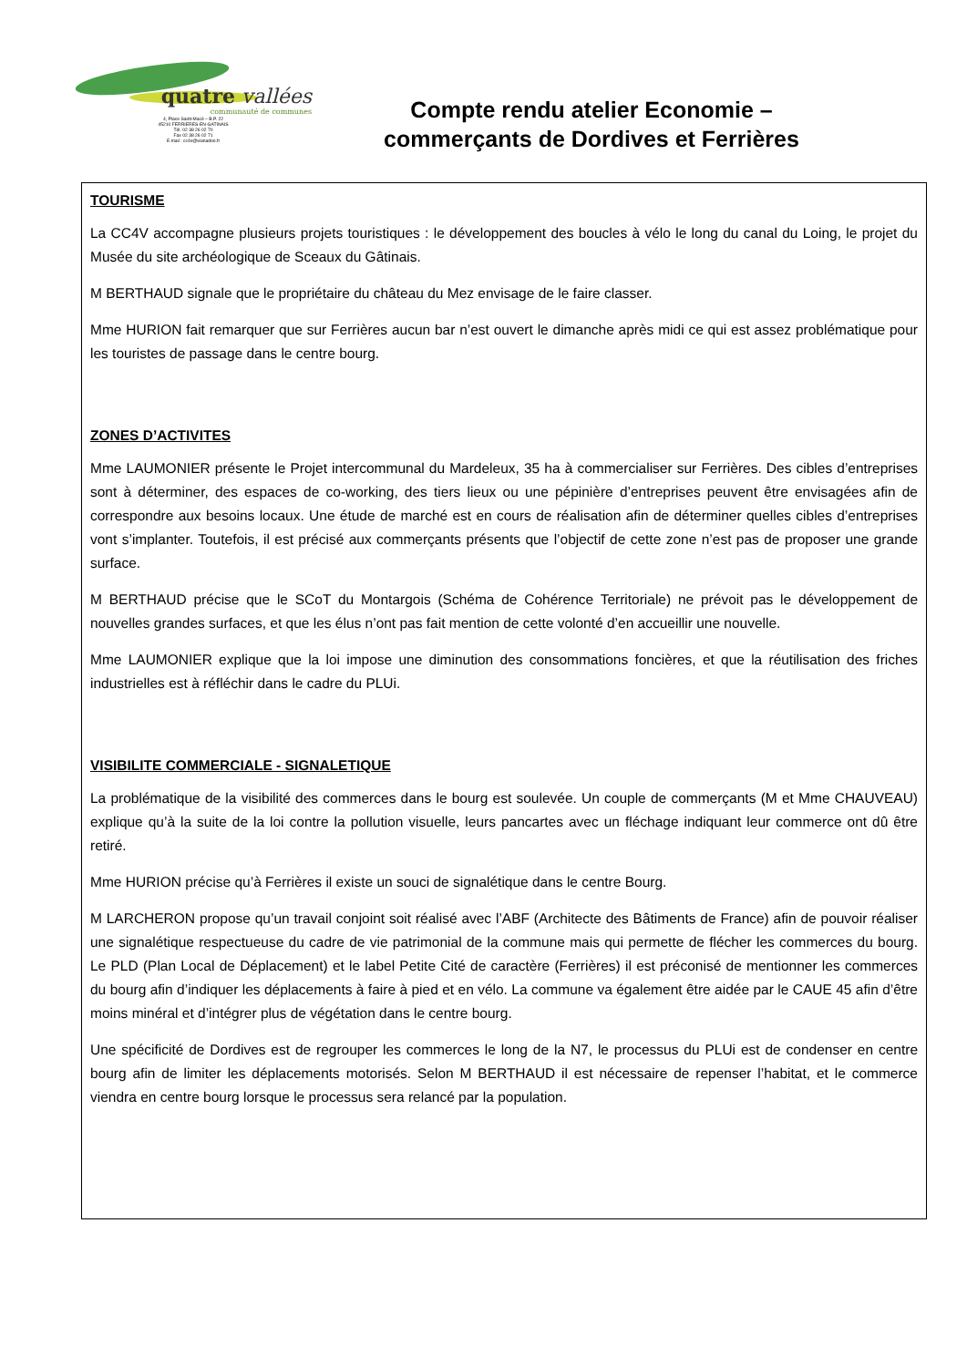quatre vallées
communauté de communes
4, Place Saint-Macé – B.P. 22
45210 FERRIERES-EN-GATINAIS
Tél. 02 38 26 02 70
Fax 02 38 26 02 71
E.mail : cc4v@wanadoo.fr
Compte rendu atelier Economie –
commerçants de Dordives et Ferrières
TOURISME
La CC4V accompagne plusieurs projets touristiques : le développement des boucles à vélo le long du canal du Loing, le projet du Musée du site archéologique de Sceaux du Gâtinais.
M BERTHAUD signale que le propriétaire du château du Mez envisage de le faire classer.
Mme HURION fait remarquer que sur Ferrières aucun bar n’est ouvert le dimanche après midi ce qui est assez problématique pour les touristes de passage dans le centre bourg.
ZONES D’ACTIVITES
Mme LAUMONIER présente le Projet intercommunal du Mardeleux, 35 ha à commercialiser sur Ferrières. Des cibles d’entreprises sont à déterminer, des espaces de co-working, des tiers lieux ou une pépinière d’entreprises peuvent être envisagées afin de correspondre aux besoins locaux. Une étude de marché est en cours de réalisation afin de déterminer quelles cibles d’entreprises vont s’implanter. Toutefois, il est précisé aux commerçants présents que l’objectif de cette zone n’est pas de proposer une grande surface.
M BERTHAUD précise que le SCoT du Montargois (Schéma de Cohérence Territoriale) ne prévoit pas le développement de nouvelles grandes surfaces, et que les élus n’ont pas fait mention de cette volonté d’en accueillir une nouvelle.
Mme LAUMONIER explique que la loi impose une diminution des consommations foncières, et que la réutilisation des friches industrielles est à réfléchir dans le cadre du PLUi.
VISIBILITE COMMERCIALE - SIGNALETIQUE
La problématique de la visibilité des commerces dans le bourg est soulevée. Un couple de commerçants (M et Mme CHAUVEAU) explique qu’à la suite de la loi contre la pollution visuelle, leurs pancartes avec un fléchage indiquant leur commerce ont dû être retiré.
Mme HURION précise qu’à Ferrières il existe un souci de signalétique dans le centre Bourg.
M LARCHERON propose qu’un travail conjoint soit réalisé avec l’ABF (Architecte des Bâtiments de France) afin de pouvoir réaliser une signalétique respectueuse du cadre de vie patrimonial de la commune mais qui permette de flécher les commerces du bourg. Le PLD (Plan Local de Déplacement) et le label Petite Cité de caractère (Ferrières) il est préconisé de mentionner les commerces du bourg afin d’indiquer les déplacements à faire à pied et en vélo. La commune va également être aidée par le CAUE 45 afin d’être moins minéral et d’intégrer plus de végétation dans le centre bourg.
Une spécificité de Dordives est de regrouper les commerces le long de la N7, le processus du PLUi est de condenser en centre bourg afin de limiter les déplacements motorisés. Selon M BERTHAUD il est nécessaire de repenser l’habitat, et le commerce viendra en centre bourg lorsque le processus sera relancé par la population.